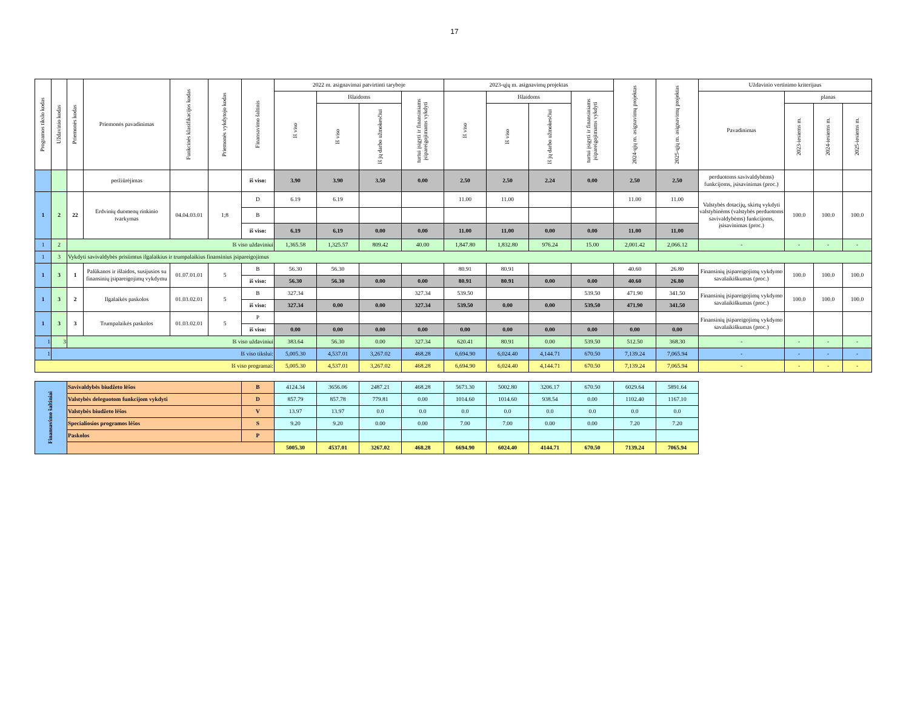17
| Programos tikslo kodas | Uždavinio kodas | Priemonės kodas | Priemonės pavadinimas | Funkcinės klasifikacijos kodas | Priemonės vykdytojo kodas | Finansavimo šaltinis | 2022 m. asignavimai patvirtinti taryboje | | | | 2023-ųjų m. asignavimų projektas | | | | 2024-ųjų m. asignavimų projektas | 2025-ųjų m. asignavimų projektas | Uždavinio vertinimo kriterijaus | | | |
| --- | --- | --- | --- | --- | --- | --- | --- | --- | --- | --- | --- | --- | --- | --- | --- | --- | --- | --- | --- | --- |
| | | | | | | | Iš viso | Išlaidoms | | turtui įsigyti ir finansiniams įsipareigojimams vykdyti | Iš viso | Išlaidoms | | turtui įsigyti ir finansiniams įsipareigojimams vykdyti | | | Pavadinimas | planas | | |
| | | | | | | | | Iš viso | Iš jų darbo užmokesčiui | | | Iš viso | Iš jų darbo užmokesčiui | | | | | 2023-iesiems m. | 2024-iesiems m. | 2025-iesiems m. |
| | | | peržiūrėjimas | | | iš viso: | 3.90 | 3.90 | 3.50 | 0.00 | 2.50 | 2.50 | 2.24 | 0.00 | 2.50 | 2.50 | perduotoms savivaldybėms) funkcijoms, įsisavinimas (proc.) | | | |
| 1 | 2 | 22 | Erdvinių duomenų rinkinio tvarkymas | 04.04.03.01 | 1;8 | D | 6.19 | 6.19 | | | 11.00 | 11.00 | | | 11.00 | 11.00 | Valstybės dotacijų, skirtų vykdyti valstybinėms (valstybės perduotoms savivaldybėms) funkcijoms, įsisavinimas (proc.) | 100.0 | 100.0 | 100.0 |
| | | | | | | B | | | | | | | | | | | | | | |
| | | | | | | iš viso: | 6.19 | 6.19 | 0.00 | 0.00 | 11.00 | 11.00 | 0.00 | 0.00 | 11.00 | 11.00 | | | | |
| 1 | 2 | Iš viso uždaviniui | | | | | 1,365.58 | 1,325.57 | 809.42 | 40.00 | 1,847.80 | 1,832.80 | 976.24 | 15.00 | 2,001.42 | 2,066.12 | - | - | - | - |
| 1 | 3 | Vykdyti savivaldybės prisiimtus ilgalaikius ir trumpalaikius finansinius įsipareigojimus | | | | | | | | | | | | | | | | | | |
| 1 | 3 | 1 | Palūkanos ir išlaidos, susijusios su finansinių įsipareigojimų vykdymu | 01.07.01.01 | 5 | B | 56.30 | 56.30 | | | 80.91 | 80.91 | | | 40.60 | 26.80 | Finansinių įsipareigojimų vykdymo savalaikiškumas (proc.) | 100.0 | 100.0 | 100.0 |
| | | | | | | iš viso: | 56.30 | 56.30 | 0.00 | 0.00 | 80.91 | 80.91 | 0.00 | 0.00 | 40.60 | 26.80 | | | | |
| 1 | 3 | 2 | Ilgalaikės paskolos | 01.03.02.01 | 5 | B | 327.34 | | | 327.34 | 539.50 | | | 539.50 | 471.90 | 341.50 | Finansinių įsipareigojimų vykdymo savalaikiškumas (proc.) | 100.0 | 100.0 | 100.0 |
| | | | | | | iš viso: | 327.34 | 0.00 | 0.00 | 327.34 | 539.50 | 0.00 | 0.00 | 539.50 | 471.90 | 341.50 | | | | |
| 1 | 3 | 3 | Trumpalaikės paskolos | 01.03.02.01 | 5 | P | | | | | | | | | | | Finansinių įsipareigojimų vykdymo savalaikiškumas (proc.) | | | |
| | | | | | | iš viso: | 0.00 | 0.00 | 0.00 | 0.00 | 0.00 | 0.00 | 0.00 | 0.00 | 0.00 | 0.00 | | | | |
| 1 | 3 | Iš viso uždaviniui | | | | | 383.64 | 56.30 | 0.00 | 327.34 | 620.41 | 80.91 | 0.00 | 539.50 | 512.50 | 368.30 | - | - | - | - |
| 1 | Iš viso tikslui: | | | | | | 5,005.30 | 4,537.01 | 3,267.02 | 468.28 | 6,694.90 | 6,024.40 | 4,144.71 | 670.50 | 7,139.24 | 7,065.94 | - | - | - | - |
| Iš viso programai: | | | | | | | 5,005.30 | 4,537.01 | 3,267.02 | 468.28 | 6,694.90 | 6,024.40 | 4,144.71 | 670.50 | 7,139.24 | 7,065.94 | - | - | - | - |
| Finansavimo šaltiniai | Savivaldybės biudžeto lėšos | B | 4124.34 | 3656.06 | 2487.21 | 468.28 | 5673.30 | 5002.80 | 3206.17 | 670.50 | 6029.64 | 5891.64 |
| | Valstybės deleguotom funkcijom vykdyti | D | 857.79 | 857.78 | 779.81 | 0.00 | 1014.60 | 1014.60 | 938.54 | 0.00 | 1102.40 | 1167.10 |
| | Valstybės biudžeto lėšos | V | 13.97 | 13.97 | 0.0 | 0.0 | 0.0 | 0.0 | 0.0 | 0.0 | 0.0 | 0.0 |
| | Specialiosios programos lėšos | S | 9.20 | 9.20 | 0.00 | 0.00 | 7.00 | 7.00 | 0.00 | 0.00 | 7.20 | 7.20 |
| | Paskolos | P | | | | | | | | | | |
| | | | 5005.30 | 4537.01 | 3267.02 | 468.28 | 6694.90 | 6024.40 | 4144.71 | 670.50 | 7139.24 | 7065.94 |